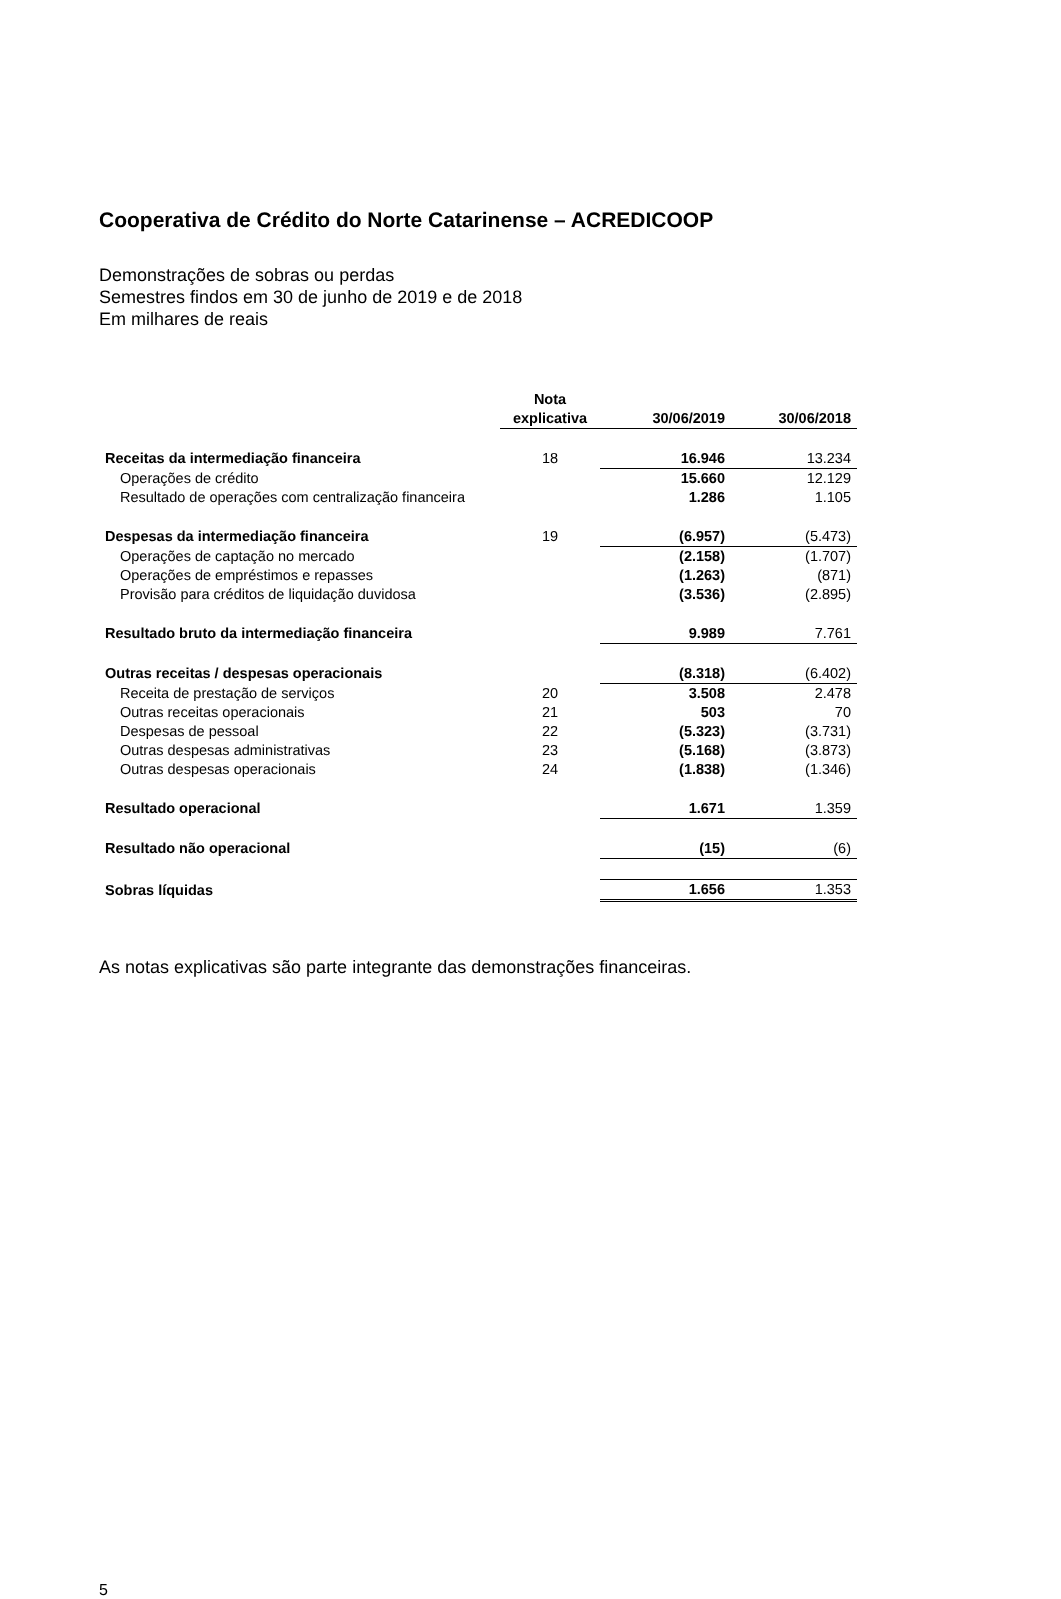Cooperativa de Crédito do Norte Catarinense – ACREDICOOP
Demonstrações de sobras ou perdas
Semestres findos em 30 de junho de 2019 e de 2018
Em milhares de reais
| | Nota explicativa | 30/06/2019 | 30/06/2018 |
| --- | --- | --- | --- |
| Receitas da intermediação financeira | 18 | 16.946 | 13.234 |
| Operações de crédito | | 15.660 | 12.129 |
| Resultado de operações com centralização financeira | | 1.286 | 1.105 |
| Despesas da intermediação financeira | 19 | (6.957) | (5.473) |
| Operações de captação no mercado | | (2.158) | (1.707) |
| Operações de empréstimos e repasses | | (1.263) | (871) |
| Provisão para créditos de liquidação duvidosa | | (3.536) | (2.895) |
| Resultado bruto da intermediação financeira | | 9.989 | 7.761 |
| Outras receitas / despesas operacionais | | (8.318) | (6.402) |
| Receita de prestação de serviços | 20 | 3.508 | 2.478 |
| Outras receitas operacionais | 21 | 503 | 70 |
| Despesas de pessoal | 22 | (5.323) | (3.731) |
| Outras despesas administrativas | 23 | (5.168) | (3.873) |
| Outras despesas operacionais | 24 | (1.838) | (1.346) |
| Resultado operacional | | 1.671 | 1.359 |
| Resultado não operacional | | (15) | (6) |
| Sobras líquidas | | 1.656 | 1.353 |
As notas explicativas são parte integrante das demonstrações financeiras.
5